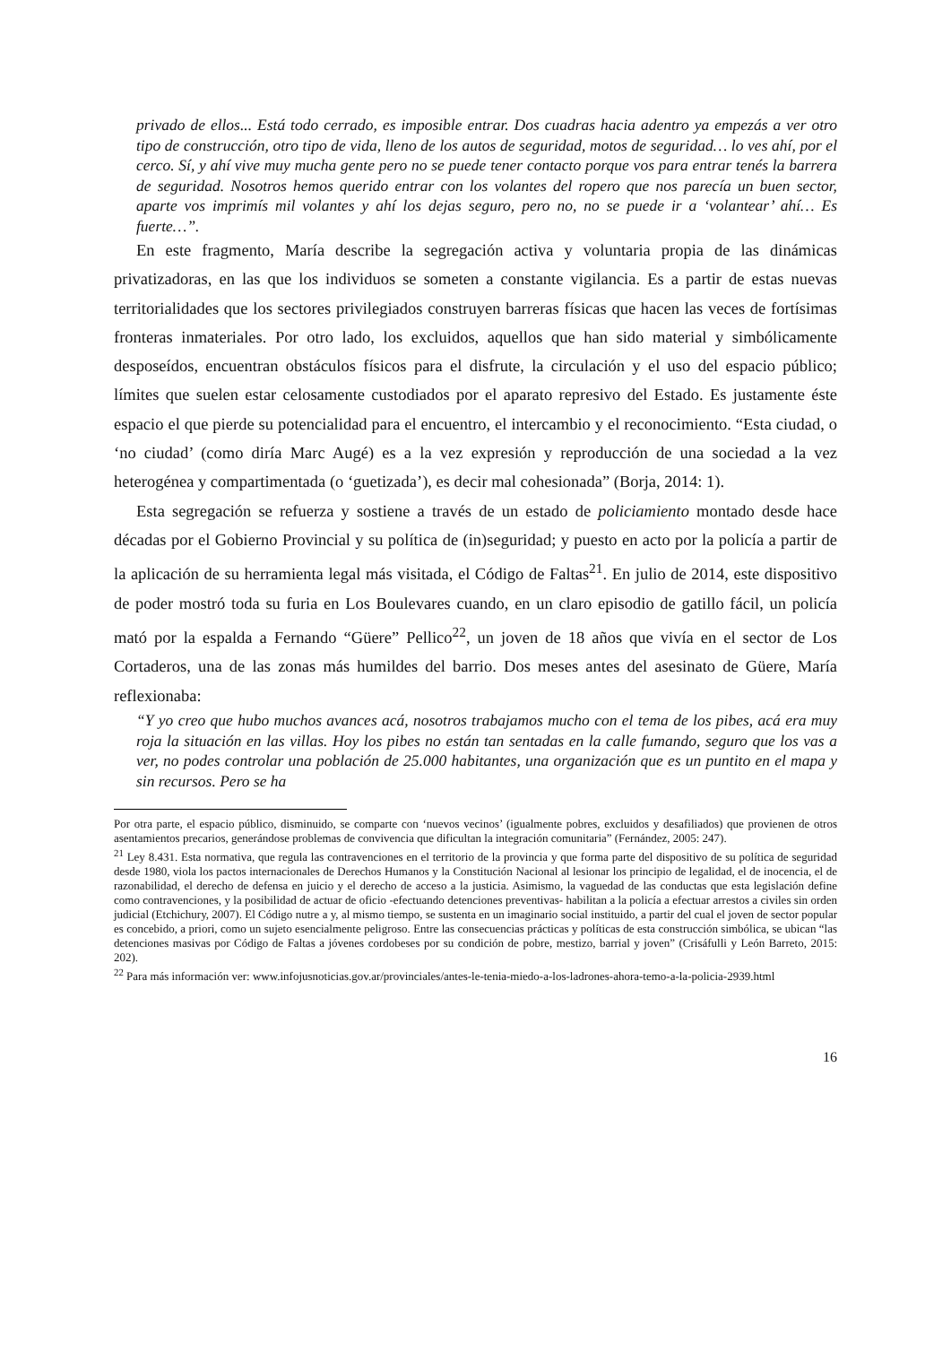privado de ellos... Está todo cerrado, es imposible entrar. Dos cuadras hacia adentro ya empezás a ver otro tipo de construcción, otro tipo de vida, lleno de los autos de seguridad, motos de seguridad… lo ves ahí, por el cerco. Sí, y ahí vive muy mucha gente pero no se puede tener contacto porque vos para entrar tenés la barrera de seguridad. Nosotros hemos querido entrar con los volantes del ropero que nos parecía un buen sector, aparte vos imprimís mil volantes y ahí los dejas seguro, pero no, no se puede ir a ‘volantear’ ahí… Es fuerte…”.
En este fragmento, María describe la segregación activa y voluntaria propia de las dinámicas privatizadoras, en las que los individuos se someten a constante vigilancia. Es a partir de estas nuevas territorialidades que los sectores privilegiados construyen barreras físicas que hacen las veces de fortísimas fronteras inmateriales. Por otro lado, los excluidos, aquellos que han sido material y simbólicamente desposeídos, encuentran obstáculos físicos para el disfrute, la circulación y el uso del espacio público; límites que suelen estar celosamente custodiados por el aparato represivo del Estado. Es justamente éste espacio el que pierde su potencialidad para el encuentro, el intercambio y el reconocimiento. “Esta ciudad, o ‘no ciudad’ (como diría Marc Augé) es a la vez expresión y reproducción de una sociedad a la vez heterogénea y compartimentada (o ‘guetizada’), es decir mal cohesionada” (Borja, 2014: 1).
Esta segregación se refuerza y sostiene a través de un estado de policiamiento montado desde hace décadas por el Gobierno Provincial y su política de (in)seguridad; y puesto en acto por la policía a partir de la aplicación de su herramienta legal más visitada, el Código de Faltas<sup>21</sup>. En julio de 2014, este dispositivo de poder mostró toda su furia en Los Boulevares cuando, en un claro episodio de gatillo fácil, un policía mató por la espalda a Fernando “Güere” Pellico<sup>22</sup>, un joven de 18 años que vivía en el sector de Los Cortaderos, una de las zonas más humildes del barrio. Dos meses antes del asesinato de Güere, María reflexionaba:
“Y yo creo que hubo muchos avances acá, nosotros trabajamos mucho con el tema de los pibes, acá era muy roja la situación en las villas. Hoy los pibes no están tan sentadas en la calle fumando, seguro que los vas a ver, no podes controlar una población de 25.000 habitantes, una organización que es un puntito en el mapa y sin recursos. Pero se ha
Por otra parte, el espacio público, disminuido, se comparte con ‘nuevos vecinos’ (igualmente pobres, excluidos y desafiliados) que provienen de otros asentamientos precarios, generándose problemas de convivencia que dificultan la integración comunitaria” (Fernández, 2005: 247).
<sup>21</sup> Ley 8.431. Esta normativa, que regula las contravenciones en el territorio de la provincia y que forma parte del dispositivo de su política de seguridad desde 1980, viola los pactos internacionales de Derechos Humanos y la Constitución Nacional al lesionar los principio de legalidad, el de inocencia, el de razonabilidad, el derecho de defensa en juicio y el derecho de acceso a la justicia. Asimismo, la vaguedad de las conductas que esta legislación define como contravenciones, y la posibilidad de actuar de oficio -efectuando detenciones preventivas- habilitan a la policía a efectuar arrestos a civiles sin orden judicial (Etchichury, 2007). El Código nutre a y, al mismo tiempo, se sustenta en un imaginario social instituido, a partir del cual el joven de sector popular es concebido, a priori, como un sujeto esencialmente peligroso. Entre las consecuencias prácticas y políticas de esta construcción simbólica, se ubican “las detenciones masivas por Código de Faltas a jóvenes cordobeses por su condición de pobre, mestizo, barrial y joven” (Crisáfulli y León Barreto, 2015: 202).
<sup>22</sup> Para más información ver: www.infojusnoticias.gov.ar/provinciales/antes-le-tenia-miedo-a-los-ladrones-ahora-temo-a-la-policia-2939.html
16